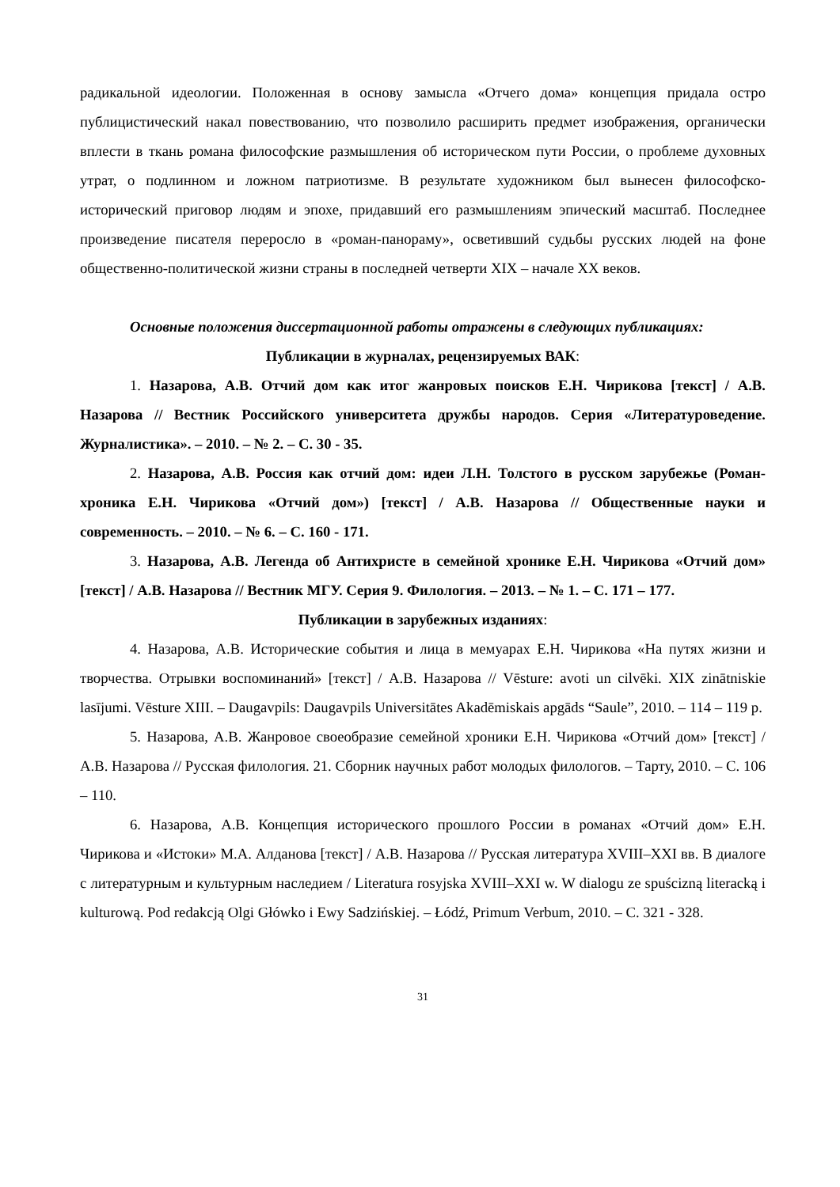радикальной идеологии. Положенная в основу замысла «Отчего дома» концепция придала остро публицистический накал повествованию, что позволило расширить предмет изображения, органически вплести в ткань романа философские размышления об историческом пути России, о проблеме духовных утрат, о подлинном и ложном патриотизме. В результате художником был вынесен философско-исторический приговор людям и эпохе, придавший его размышлениям эпический масштаб. Последнее произведение писателя переросло в «роман-панораму», осветивший судьбы русских людей на фоне общественно-политической жизни страны в последней четверти XIX – начале XX веков.
Основные положения диссертационной работы отражены в следующих публикациях:
Публикации в журналах, рецензируемых ВАК:
1. Назарова, А.В. Отчий дом как итог жанровых поисков Е.Н. Чирикова [текст] / А.В. Назарова // Вестник Российского университета дружбы народов. Серия «Литературоведение. Журналистика». – 2010. – № 2. – С. 30 - 35.
2. Назарова, А.В. Россия как отчий дом: идеи Л.Н. Толстого в русском зарубежье (Роман-хроника Е.Н. Чирикова «Отчий дом») [текст] / А.В. Назарова // Общественные науки и современность. – 2010. – № 6. – С. 160 - 171.
3. Назарова, А.В. Легенда об Антихристе в семейной хронике Е.Н. Чирикова «Отчий дом» [текст] / А.В. Назарова // Вестник МГУ. Серия 9. Филология. – 2013. – № 1. – С. 171 – 177.
Публикации в зарубежных изданиях:
4. Назарова, А.В. Исторические события и лица в мемуарах Е.Н. Чирикова «На путях жизни и творчества. Отрывки воспоминаний» [текст] / А.В. Назарова // Vēsture: avoti un cilvēki. XIX zinātniskie lasījumi. Vēsture XIII. – Daugavpils: Daugavpils Universitātes Akadēmiskais apgāds “Saule”, 2010. – 114 – 119 p.
5. Назарова, А.В. Жанровое своеобразие семейной хроники Е.Н. Чирикова «Отчий дом» [текст] / А.В. Назарова // Русская филология. 21. Сборник научных работ молодых филологов. – Тарту, 2010. – С. 106 – 110.
6. Назарова, А.В. Концепция исторического прошлого России в романах «Отчий дом» Е.Н. Чирикова и «Истоки» М.А. Алданова [текст] / А.В. Назарова // Русская литература XVIII–XXI вв. В диалоге с литературным и культурным наследием / Literatura rosyjska XVIII–XXI w. W dialogu ze spuścizną literacką i kulturową. Pod redakcją Olgi Główko i Ewy Sadzińskiej. – Łódź, Primum Verbum, 2010. – С. 321 - 328.
31